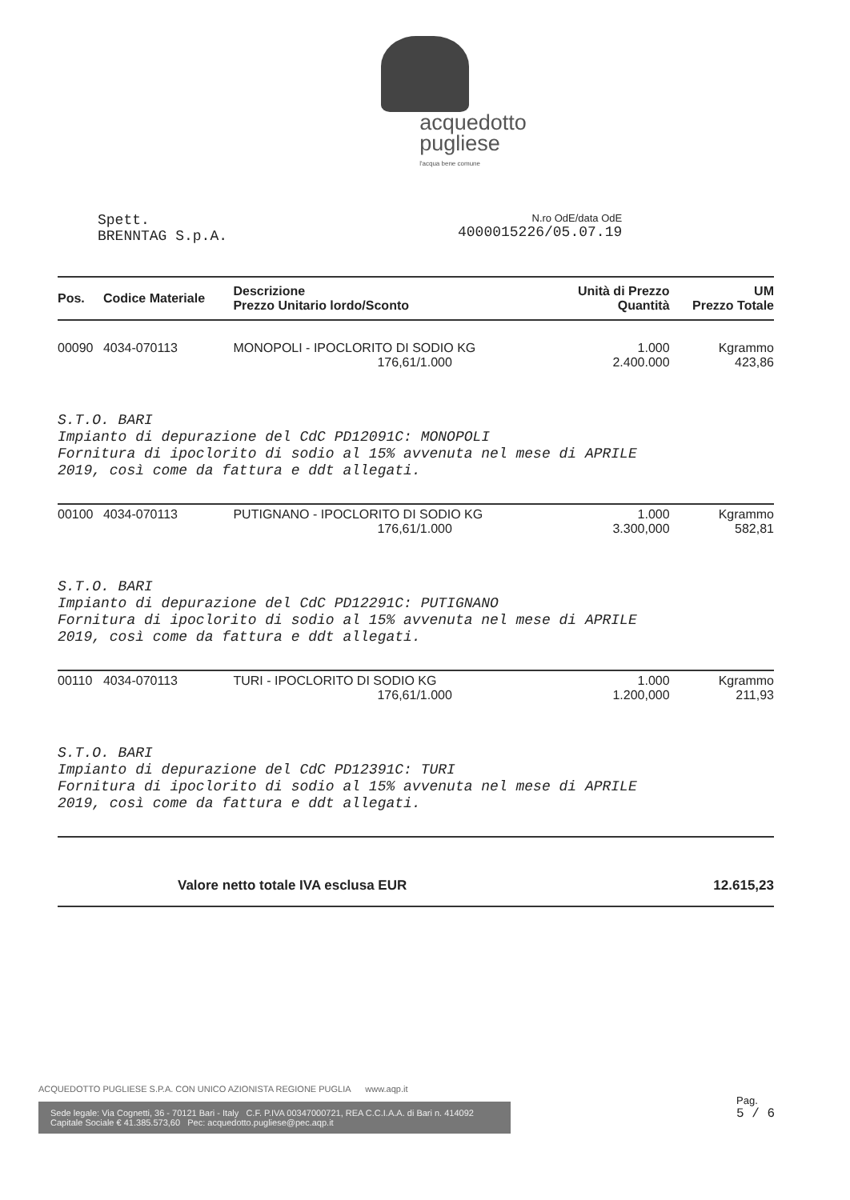acquedotto
pugliese l'acqua bene comune
Spett.
BRENNTAG S.p.A.
N.ro OdE/data OdE
4000015226/05.07.19
| Pos. | Codice Materiale | Descrizione Prezzo Unitario lordo/Sconto | Unità di Prezzo Quantità | UM Prezzo Totale |
| --- | --- | --- | --- | --- |
| 00090 | 4034-070113 | MONOPOLI - IPOCLORITO DI SODIO KG 176,61/1.000 | 1.000 2.400.000 | Kgrammo 423,86 |
| S.T.O. BARI Impianto di depurazione del CdC PD12091C: MONOPOLI Fornitura di ipoclorito di sodio al 15% avvenuta nel mese di APRILE 2019, così come da fattura e ddt allegati. | | | | |
| 00100 | 4034-070113 | PUTIGNANO - IPOCLORITO DI SODIO KG 176,61/1.000 | 1.000 3.300,000 | Kgrammo 582,81 |
| S.T.O. BARI Impianto di depurazione del CdC PD12291C: PUTIGNANO Fornitura di ipoclorito di sodio al 15% avvenuta nel mese di APRILE 2019, così come da fattura e ddt allegati. | | | | |
| 00110 | 4034-070113 | TURI - IPOCLORITO DI SODIO KG 176,61/1.000 | 1.000 1.200,000 | Kgrammo 211,93 |
| S.T.O. BARI Impianto di depurazione del CdC PD12391C: TURI Fornitura di ipoclorito di sodio al 15% avvenuta nel mese di APRILE 2019, così come da fattura e ddt allegati. | | | | |
| Valore netto totale IVA esclusa EUR | | | | 12.615,23 |
ACQUEDOTTO PUGLIESE S.P.A. CON UNICO AZIONISTA REGIONE PUGLIA www.aqp.it
Sede legale: Via Cognetti, 36 - 70121 Bari - Italy C.F. P.IVA 00347000721, REA C.C.I.A.A. di Bari n. 414092
Capitale Sociale € 41.385.573,60 Pec: acquedotto.pugliese@pec.aqp.it
Pag.
5 / 6